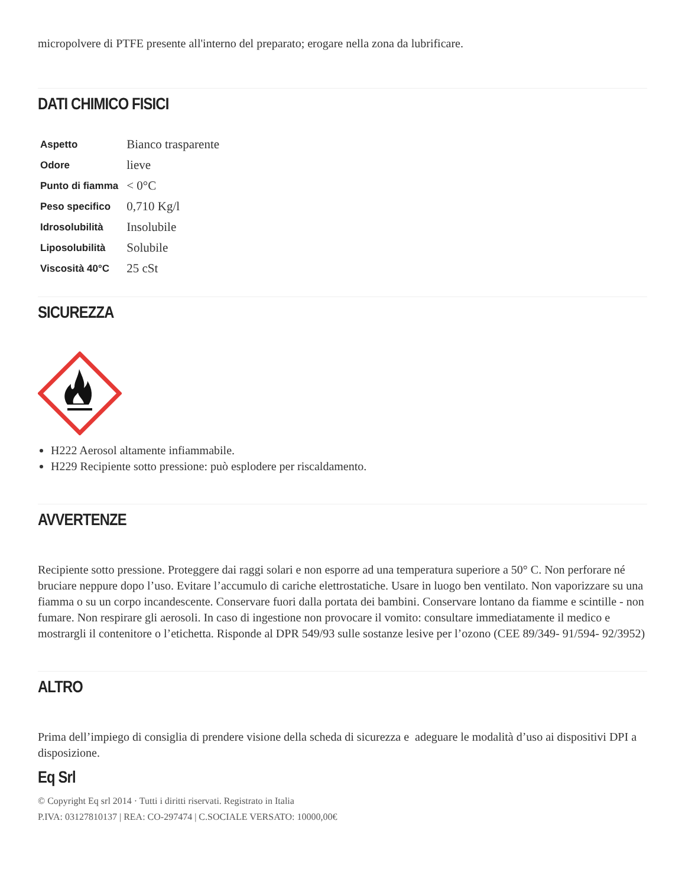micropolvere di PTFE presente all'interno del preparato; erogare nella zona da lubrificare.
DATI CHIMICO FISICI
| Aspetto | Bianco trasparente |
| Odore | lieve |
| Punto di fiamma | < 0°C |
| Peso specifico | 0,710 Kg/l |
| Idrosolubilità | Insolubile |
| Liposolubilità | Solubile |
| Viscosità 40°C | 25 cSt |
SICUREZZA
H222 Aerosol altamente infiammabile.
H229 Recipiente sotto pressione: può esplodere per riscaldamento.
AVVERTENZE
Recipiente sotto pressione. Proteggere dai raggi solari e non esporre ad una temperatura superiore a 50° C. Non perforare né bruciare neppure dopo l’uso. Evitare l’accumulo di cariche elettrostatiche. Usare in luogo ben ventilato. Non vaporizzare su una fiamma o su un corpo incandescente. Conservare fuori dalla portata dei bambini. Conservare lontano da fiamme e scintille - non fumare. Non respirare gli aerosoli. In caso di ingestione non provocare il vomito: consultare immediatamente il medico e mostrargli il contenitore o l’etichetta. Risponde al DPR 549/93 sulle sostanze lesive per l’ozono (CEE 89/349- 91/594- 92/3952)
ALTRO
Prima dell’impiego di consiglia di prendere visione della scheda di sicurezza e adeguare le modalità d’uso ai dispositivi DPI a disposizione.
Eq Srl
© Copyright Eq srl 2014 · Tutti i diritti riservati. Registrato in Italia
P.IVA: 03127810137 | REA: CO-297474 | C.SOCIALE VERSATO: 10000,00€